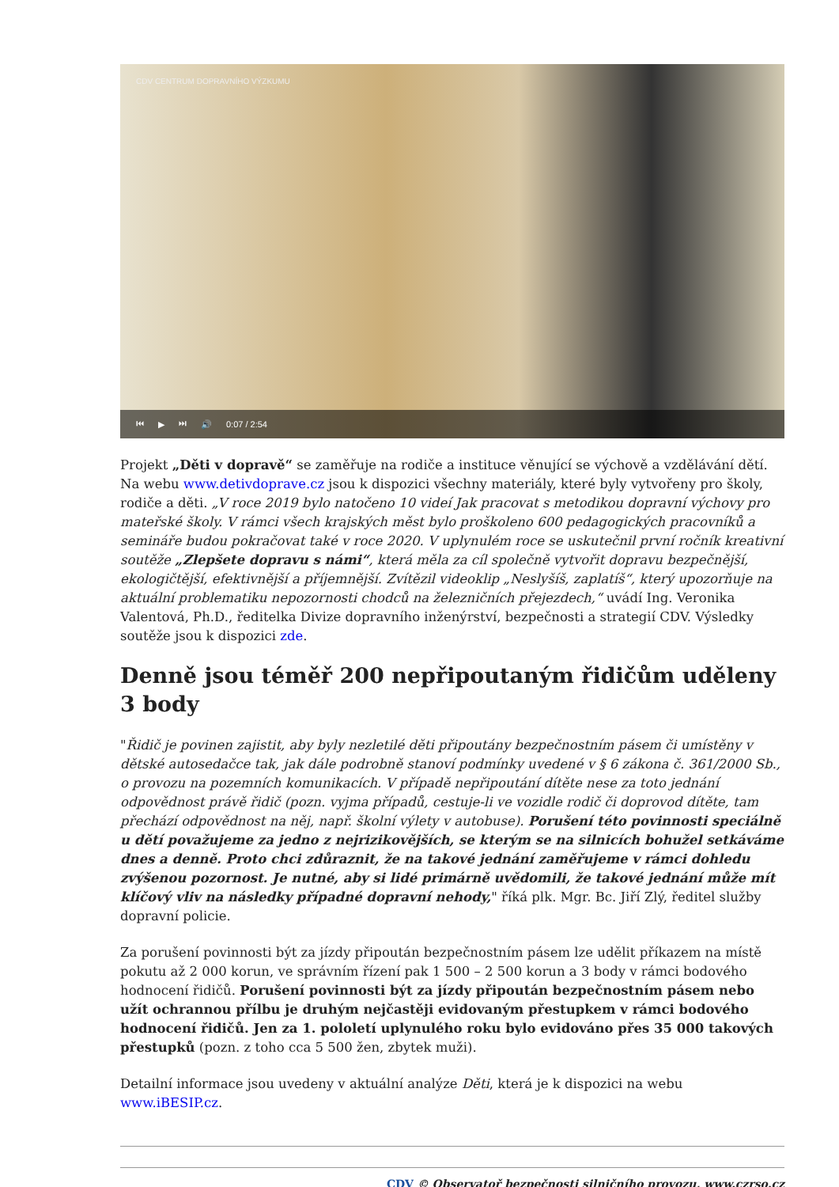CDV CENTRUM DOPRAVNÍHO VÝZKUMU
⏮ ▶ ⏭ 🔊 0:07 / 2:54
Projekt „Děti v dopravě“ se zaměřuje na rodiče a instituce věnující se výchově a vzdělávání dětí. Na webu www.detivdoprave.cz jsou k dispozici všechny materiály, které byly vytvořeny pro školy, rodiče a děti. „V roce 2019 bylo natočeno 10 videí Jak pracovat s metodikou dopravní výchovy pro mateřské školy. V rámci všech krajských měst bylo proškoleno 600 pedagogických pracovníků a semináře budou pokračovat také v roce 2020. V uplynulém roce se uskutečnil první ročník kreativní soutěže „Zlepšete dopravu s námi“, která měla za cíl společně vytvořit dopravu bezpečnější, ekologičtější, efektivnější a příjemnější. Zvítězil videoklip „Neslyšíš, zaplatíš“, který upozorňuje na aktuální problematiku nepozornosti chodců na železničních přejezdech,“ uvádí Ing. Veronika Valentová, Ph.D., ředitelka Divize dopravního inženýrství, bezpečnosti a strategií CDV. Výsledky soutěže jsou k dispozici zde.
Denně jsou téměř 200 nepřipoutaným řidičům uděleny 3 body
"Řidič je povinen zajistit, aby byly nezletilé děti připoutány bezpečnostním pásem či umístěny v dětské autosedačce tak, jak dále podrobně stanoví podmínky uvedené v § 6 zákona č. 361/2000 Sb., o provozu na pozemních komunikacích. V případě nepřipoutání dítěte nese za toto jednání odpovědnost právě řidič (pozn. vyjma případů, cestuje-li ve vozidle rodič či doprovod dítěte, tam přechází odpovědnost na něj, např. školní výlety v autobuse). Porušení této povinnosti speciálně u dětí považujeme za jedno z nejrizikovějších, se kterým se na silnicích bohužel setkáváme dnes a denně. Proto chci zdůraznit, že na takové jednání zaměřujeme v rámci dohledu zvýšenou pozornost. Je nutné, aby si lidé primárně uvědomili, že takové jednání může mít klíčový vliv na následky případné dopravní nehody," říká plk. Mgr. Bc. Jiří Zlý, ředitel služby dopravní policie.
Za porušení povinnosti být za jízdy připoután bezpečnostním pásem lze udělit příkazem na místě pokutu až 2 000 korun, ve správním řízení pak 1 500 – 2 500 korun a 3 body v rámci bodového hodnocení řidičů. Porušení povinnosti být za jízdy připoután bezpečnostním pásem nebo užít ochrannou přílbu je druhým nejčastěji evidovaným přestupkem v rámci bodového hodnocení řidičů. Jen za 1. pololetí uplynulého roku bylo evidováno přes 35 000 takových přestupků (pozn. z toho cca 5 500 žen, zbytek muži).
Detailní informace jsou uvedeny v aktuální analýze Děti, která je k dispozici na webu www.iBESIP.cz.
CDV © Observatoř bezpečnosti silničního provozu, www.czrso.cz